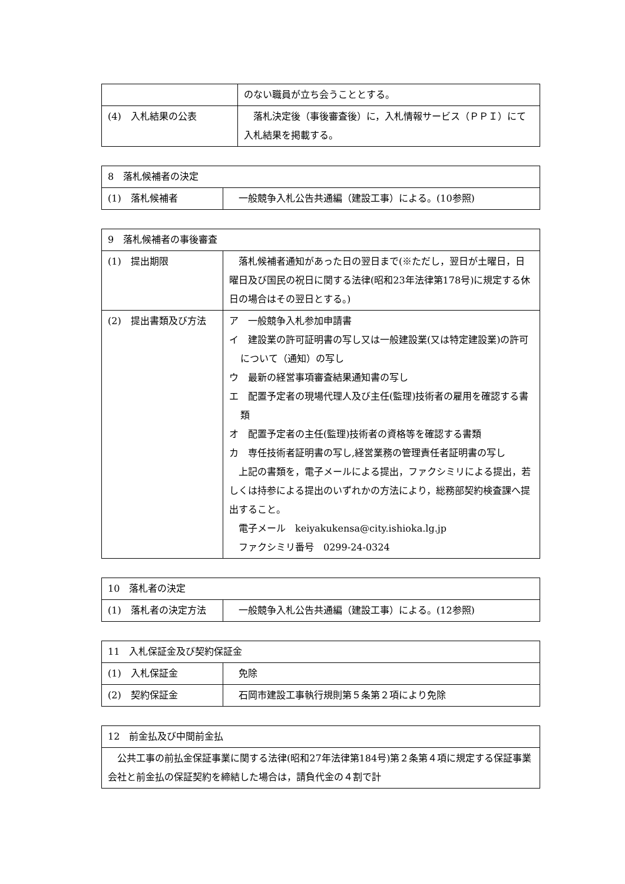| | のない職員が立ち会うこととする。 |
| (4) 入札結果の公表 | 落札決定後（事後審査後）に，入札情報サービス（ＰＰＩ）にて入札結果を掲載する。 |
| 8 落札候補者の決定 | |
| (1) 落札候補者 | 一般競争入札公告共通編（建設工事）による。(10参照) |
| 9 落札候補者の事後審査 | |
| (1) 提出期限 | 落札候補者通知があった日の翌日まで(※ただし，翌日が土曜日，日曜日及び国民の祝日に関する法律(昭和23年法律第178号)に規定する休日の場合はその翌日とする。) |
| (2) 提出書類及び方法 | ア 一般競争入札参加申請書 イ 建設業の許可証明書の写し又は一般建設業(又は特定建設業)の許可について（通知）の写し ウ 最新の経営事項審査結果通知書の写し エ 配置予定者の現場代理人及び主任(監理)技術者の雇用を確認する書類 オ 配置予定者の主任(監理)技術者の資格等を確認する書類 カ 専任技術者証明書の写し,経営業務の管理責任者証明書の写し 上記の書類を，電子メールによる提出，ファクシミリによる提出，若しくは持参による提出のいずれかの方法により，総務部契約検査課へ提出すること。 電子メール keiyakukensa@city.ishioka.lg.jp ファクシミリ番号 0299-24-0324 |
| 10 落札者の決定 | |
| (1) 落札者の決定方法 | 一般競争入札公告共通編（建設工事）による。(12参照) |
| 11 入札保証金及び契約保証金 | |
| (1) 入札保証金 | 免除 |
| (2) 契約保証金 | 石岡市建設工事執行規則第５条第２項により免除 |
| 12 前金払及び中間前金払 |
| 公共工事の前払金保証事業に関する法律(昭和27年法律第184号)第２条第４項に規定する保証事業会社と前金払の保証契約を締結した場合は，請負代金の４割で計 |